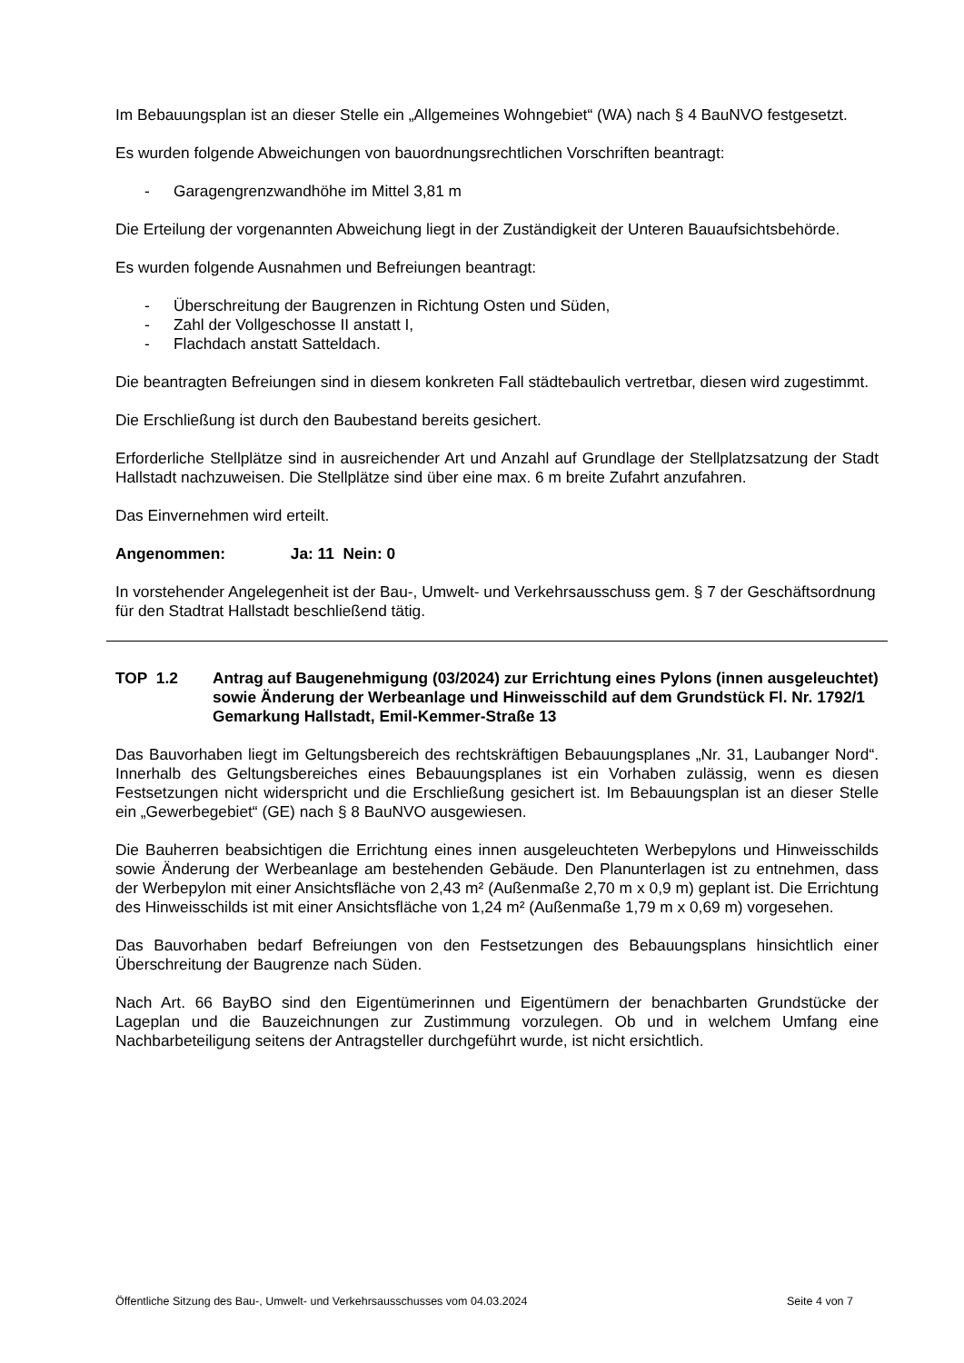Im Bebauungsplan ist an dieser Stelle ein „Allgemeines Wohngebiet“ (WA) nach § 4 BauNVO festgesetzt.
Es wurden folgende Abweichungen von bauordnungsrechtlichen Vorschriften beantragt:
- Garagengrenzwandhöhe im Mittel 3,81 m
Die Erteilung der vorgenannten Abweichung liegt in der Zuständigkeit der Unteren Bauauf­sichtsbehörde.
Es wurden folgende Ausnahmen und Befreiungen beantragt:
- Überschreitung der Baugrenzen in Richtung Osten und Süden,
- Zahl der Vollgeschosse II anstatt I,
- Flachdach anstatt Satteldach.
Die beantragten Befreiungen sind in diesem konkreten Fall städtebaulich vertretbar, diesen wird zugestimmt.
Die Erschließung ist durch den Baubestand bereits gesichert.
Erforderliche Stellplätze sind in ausreichender Art und Anzahl auf Grundlage der Stellplatzsat­zung der Stadt Hallstadt nachzuweisen. Die Stellplätze sind über eine max. 6 m breite Zufahrt anzufahren.
Das Einvernehmen wird erteilt.
Angenommen: Ja: 11 Nein: 0
In vorstehender Angelegenheit ist der Bau-, Umwelt- und Verkehrsausschuss gem. § 7 der Geschäftsordnung für den Stadtrat Hallstadt beschließend tätig.
TOP 1.2 Antrag auf Baugenehmigung (03/2024) zur Errichtung eines Pylons (innen ausgeleuchtet) sowie Änderung der Werbeanlage und Hinweisschild auf dem Grundstück Fl. Nr. 1792/1 Gemarkung Hallstadt, Emil-Kemmer-Straße 13
Das Bauvorhaben liegt im Geltungsbereich des rechtskräftigen Bebauungsplanes „Nr. 31, Lau­banger Nord“. Innerhalb des Geltungsbereiches eines Bebauungsplanes ist ein Vorhaben zu­lässig, wenn es diesen Festsetzungen nicht widerspricht und die Erschließung gesichert ist. Im Bebauungsplan ist an dieser Stelle ein „Gewerbegebiet“ (GE) nach § 8 BauNVO ausgewiesen.
Die Bauherren beabsichtigen die Errichtung eines innen ausgeleuchteten Werbepylons und Hinweisschilds sowie Änderung der Werbeanlage am bestehenden Gebäude. Den Planunterla­gen ist zu entnehmen, dass der Werbepylon mit einer Ansichtsfläche von 2,43 m² (Außenmaße 2,70 m x 0,9 m) geplant ist. Die Errichtung des Hinweisschilds ist mit einer Ansichtsfläche von 1,24 m² (Außenmaße 1,79 m x 0,69 m) vorgesehen.
Das Bauvorhaben bedarf Befreiungen von den Festsetzungen des Bebauungsplans hinsichtlich einer Überschreitung der Baugrenze nach Süden.
Nach Art. 66 BayBO sind den Eigentümerinnen und Eigentümern der benachbarten Grundstü­cke der Lageplan und die Bauzeichnungen zur Zustimmung vorzulegen. Ob und in welchem Umfang eine Nachbarbeteiligung seitens der Antragsteller durchgeführt wurde, ist nicht ersicht­lich.
Öffentliche Sitzung des Bau-, Umwelt- und Verkehrsausschusses vom 04.03.2024 Seite 4 von 7